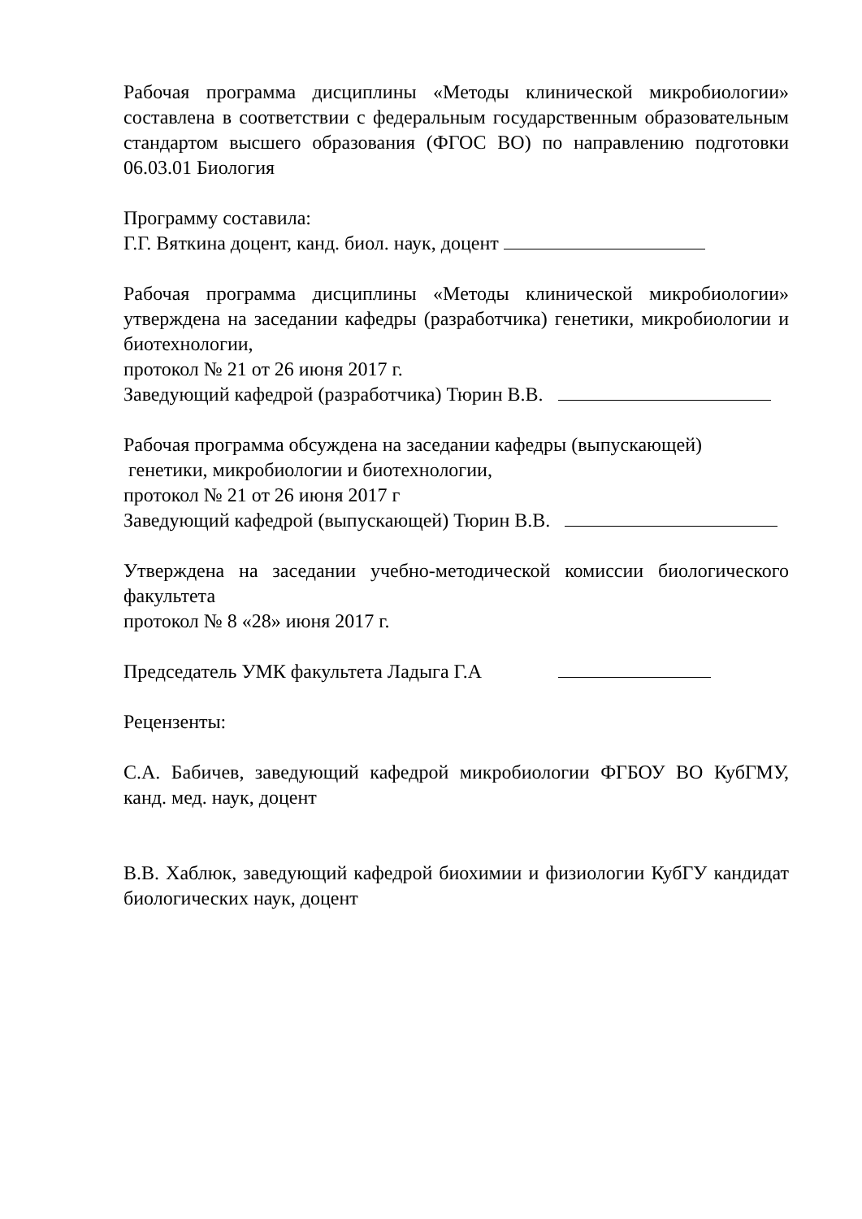Рабочая программа дисциплины «Методы клинической микробиологии» составлена в соответствии с федеральным государственным образовательным стандартом высшего образования (ФГОС ВО) по направлению подготовки 06.03.01 Биология
Программу составила:
Г.Г. Вяткина доцент, канд. биол. наук, доцент
Рабочая программа дисциплины «Методы клинической микробиологии» утверждена на заседании кафедры (разработчика) генетики, микробиологии и биотехнологии,
протокол № 21 от 26 июня 2017 г.
Заведующий кафедрой (разработчика) Тюрин В.В.
Рабочая программа обсуждена на заседании кафедры (выпускающей)
генетики, микробиологии и биотехнологии,
протокол № 21 от 26 июня 2017 г
Заведующий кафедрой (выпускающей) Тюрин В.В.
Утверждена на заседании учебно-методической комиссии биологического факультета
протокол № 8 «28» июня 2017 г.
Председатель УМК факультета Ладыга Г.А
Рецензенты:
С.А. Бабичев, заведующий кафедрой микробиологии ФГБОУ ВО КубГМУ, канд. мед. наук, доцент
В.В. Хаблюк, заведующий кафедрой биохимии и физиологии КубГУ кандидат биологических наук, доцент